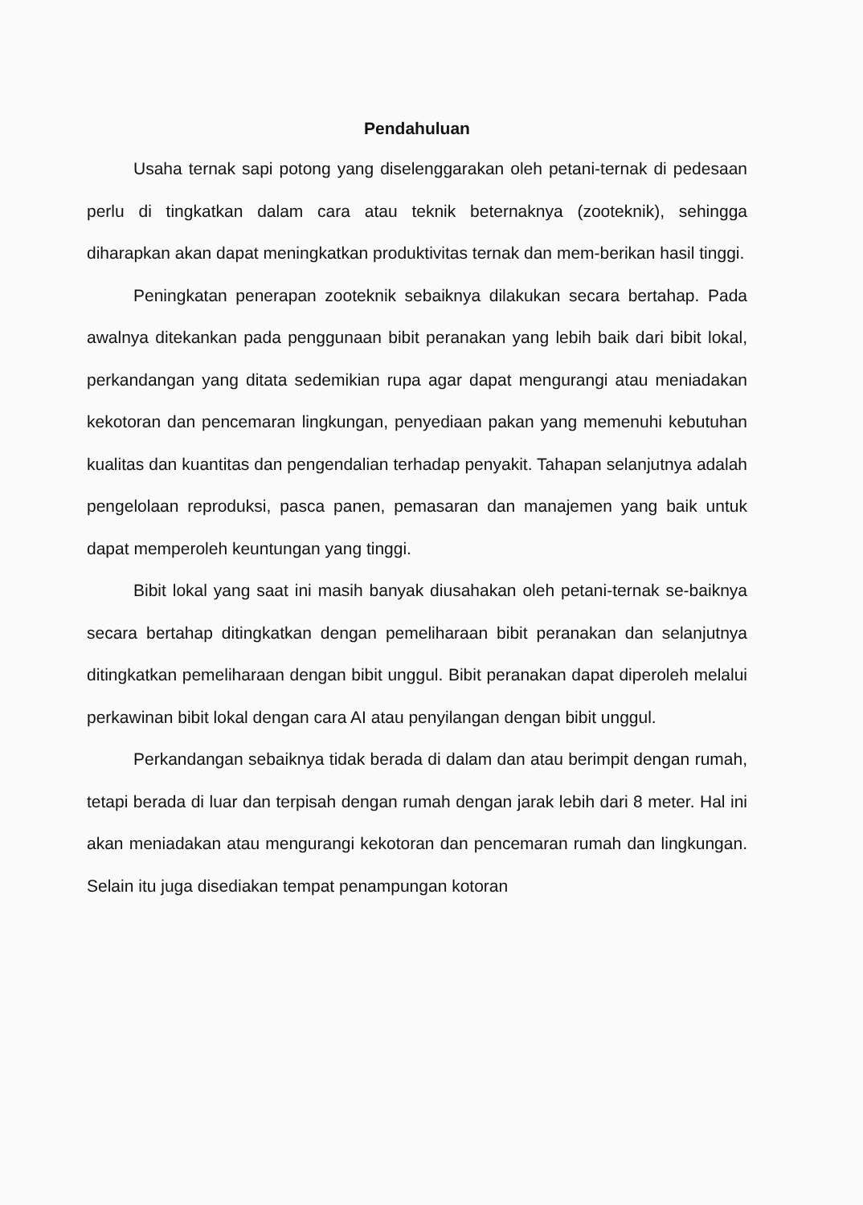Pendahuluan
Usaha ternak sapi potong yang diselenggarakan oleh petani-ternak di pedesaan perlu di tingkatkan dalam cara atau teknik beternaknya (zooteknik), sehingga diharapkan akan dapat meningkatkan produktivitas ternak dan mem-berikan hasil tinggi.
Peningkatan penerapan zooteknik sebaiknya dilakukan secara bertahap. Pada awalnya ditekankan pada penggunaan bibit peranakan yang lebih baik dari bibit lokal, perkandangan yang ditata sedemikian rupa agar dapat mengurangi atau meniadakan kekotoran dan pencemaran lingkungan, penyediaan pakan yang memenuhi kebutuhan kualitas dan kuantitas dan pengendalian terhadap penyakit. Tahapan selanjutnya adalah pengelolaan reproduksi, pasca panen, pemasaran dan manajemen yang baik untuk dapat memperoleh keuntungan yang tinggi.
Bibit lokal yang saat ini masih banyak diusahakan oleh petani-ternak se-baiknya secara bertahap ditingkatkan dengan pemeliharaan bibit peranakan dan selanjutnya ditingkatkan pemeliharaan dengan bibit unggul. Bibit peranakan dapat diperoleh melalui perkawinan bibit lokal dengan cara AI atau penyilangan dengan bibit unggul.
Perkandangan sebaiknya tidak berada di dalam dan atau berimpit dengan rumah, tetapi berada di luar dan terpisah dengan rumah dengan jarak lebih dari 8 meter. Hal ini akan meniadakan atau mengurangi kekotoran dan pencemaran rumah dan lingkungan. Selain itu juga disediakan tempat penampungan kotoran